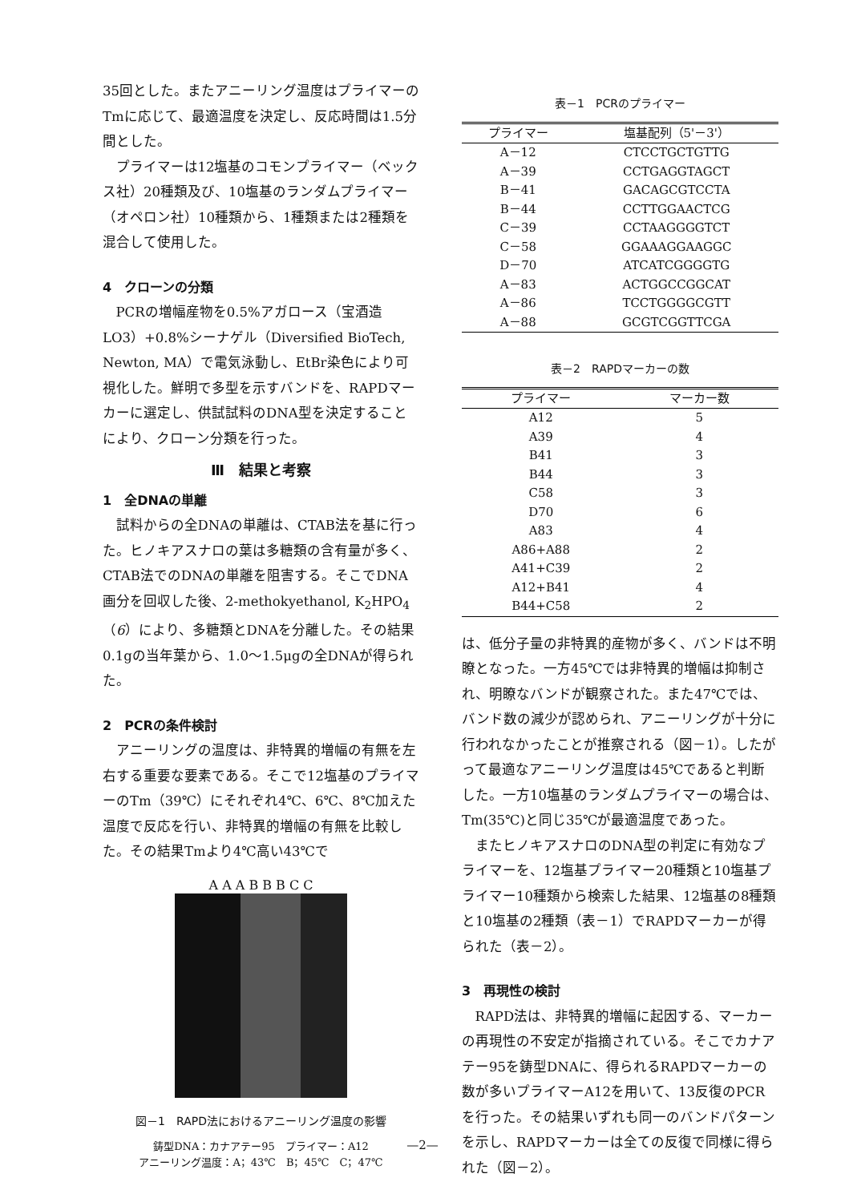35回とした。またアニーリング温度はプライマーのTmに応じて、最適温度を決定し、反応時間は1.5分間とした。
プライマーは12塩基のコモンプライマー（ベックス社）20種類及び、10塩基のランダムプライマー（オペロン社）10種類から、1種類または2種類を混合して使用した。
4　クローンの分類
PCRの増幅産物を0.5%アガロース（宝酒造LO3）+0.8%シーナゲル（Diversified BioTech, Newton, MA）で電気泳動し、EtBr染色により可視化した。鮮明で多型を示すバンドを、RAPDマーカーに選定し、供試試料のDNA型を決定することにより、クローン分類を行った。
Ⅲ　結果と考察
1　全DNAの単離
試料からの全DNAの単離は、CTAB法を基に行った。ヒノキアスナロの葉は多糖類の含有量が多く、CTAB法でのDNAの単離を阻害する。そこでDNA画分を回収した後、2-methokyethanol, K<sub>2</sub>HPO<sub>4</sub>（6）により、多糖類とDNAを分離した。その結果0.1gの当年葉から、1.0～1.5μgの全DNAが得られた。
2　PCRの条件検討
アニーリングの温度は、非特異的増幅の有無を左右する重要な要素である。そこで12塩基のプライマーのTm（39℃）にそれぞれ4℃、6℃、8℃加えた温度で反応を行い、非特異的増幅の有無を比較した。その結果Tmより4℃高い43℃で
A A A B B B C C
図－1　RAPD法におけるアニーリング温度の影響
鋳型DNA：カナアテー95　プライマー：A12
アニーリング温度：A；43℃　B；45℃　C；47℃
表－1　PCRのプライマー
| プライマー | 塩基配列（5'－3'） |
| --- | --- |
| A－12 | CTCCTGCTGTTG |
| A－39 | CCTGAGGTAGCT |
| B－41 | GACAGCGTCCTA |
| B－44 | CCTTGGAACTCG |
| C－39 | CCTAAGGGGTCT |
| C－58 | GGAAAGGAAGGC |
| D－70 | ATCATCGGGGTG |
| A－83 | ACTGGCCGGCAT |
| A－86 | TCCTGGGGCGTT |
| A－88 | GCGTCGGTTCGA |
表－2　RAPDマーカーの数
| プライマー | マーカー数 |
| --- | --- |
| A12 | 5 |
| A39 | 4 |
| B41 | 3 |
| B44 | 3 |
| C58 | 3 |
| D70 | 6 |
| A83 | 4 |
| A86+A88 | 2 |
| A41+C39 | 2 |
| A12+B41 | 4 |
| B44+C58 | 2 |
は、低分子量の非特異的産物が多く、バンドは不明瞭となった。一方45℃では非特異的増幅は抑制され、明瞭なバンドが観察された。また47℃では、バンド数の減少が認められ、アニーリングが十分に行われなかったことが推察される（図－1）。したがって最適なアニーリング温度は45℃であると判断した。一方10塩基のランダムプライマーの場合は、Tm(35℃)と同じ35℃が最適温度であった。
またヒノキアスナロのDNA型の判定に有効なプライマーを、12塩基プライマー20種類と10塩基プライマー10種類から検索した結果、12塩基の8種類と10塩基の2種類（表－1）でRAPDマーカーが得られた（表－2）。
3　再現性の検討
RAPD法は、非特異的増幅に起因する、マーカーの再現性の不安定が指摘されている。そこでカナアテー95を鋳型DNAに、得られるRAPDマーカーの数が多いプライマーA12を用いて、13反復のPCRを行った。その結果いずれも同一のバンドパターンを示し、RAPDマーカーは全ての反復で同様に得られた（図－2）。
—2—